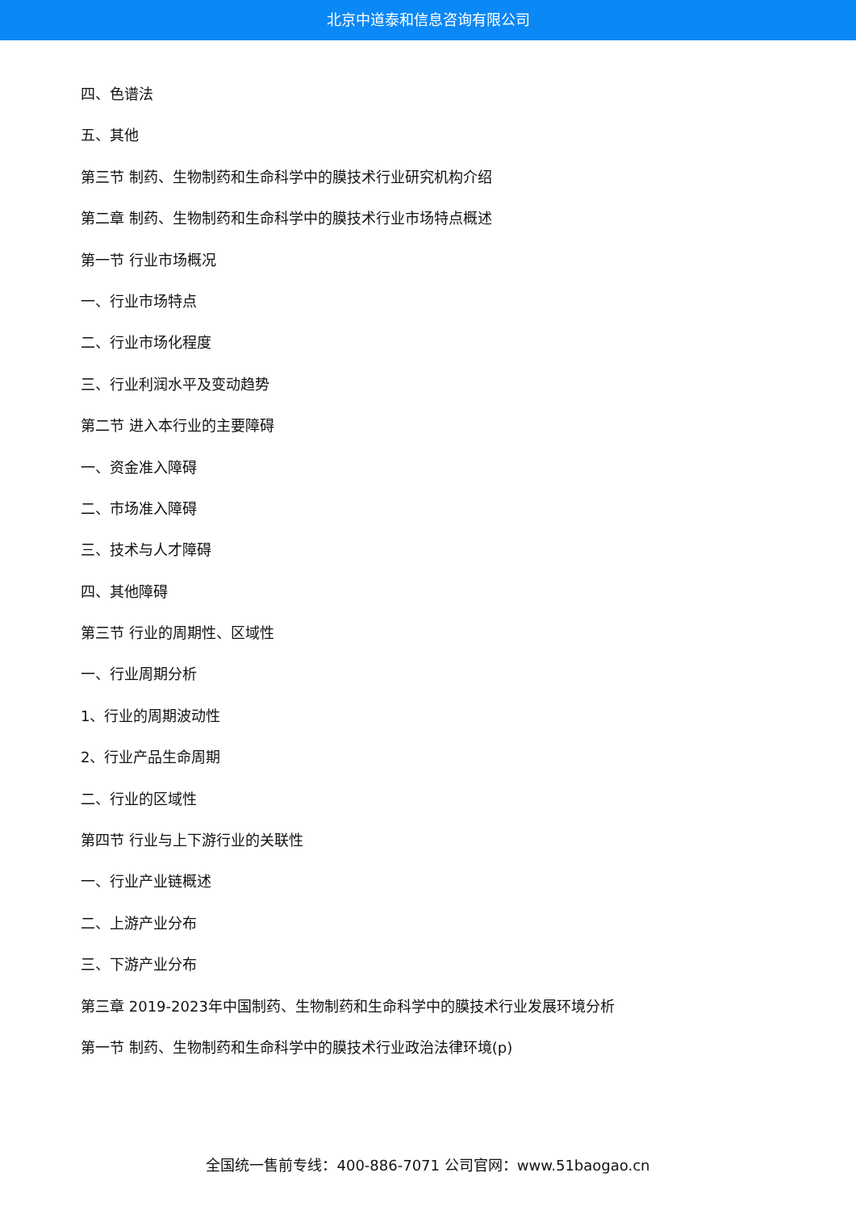北京中道泰和信息咨询有限公司
四、色谱法
五、其他
第三节 制药、生物制药和生命科学中的膜技术行业研究机构介绍
第二章 制药、生物制药和生命科学中的膜技术行业市场特点概述
第一节 行业市场概况
一、行业市场特点
二、行业市场化程度
三、行业利润水平及变动趋势
第二节 进入本行业的主要障碍
一、资金准入障碍
二、市场准入障碍
三、技术与人才障碍
四、其他障碍
第三节 行业的周期性、区域性
一、行业周期分析
1、行业的周期波动性
2、行业产品生命周期
二、行业的区域性
第四节 行业与上下游行业的关联性
一、行业产业链概述
二、上游产业分布
三、下游产业分布
第三章 2019-2023年中国制药、生物制药和生命科学中的膜技术行业发展环境分析
第一节 制药、生物制药和生命科学中的膜技术行业政治法律环境(p)
全国统一售前专线：400-886-7071 公司官网：www.51baogao.cn